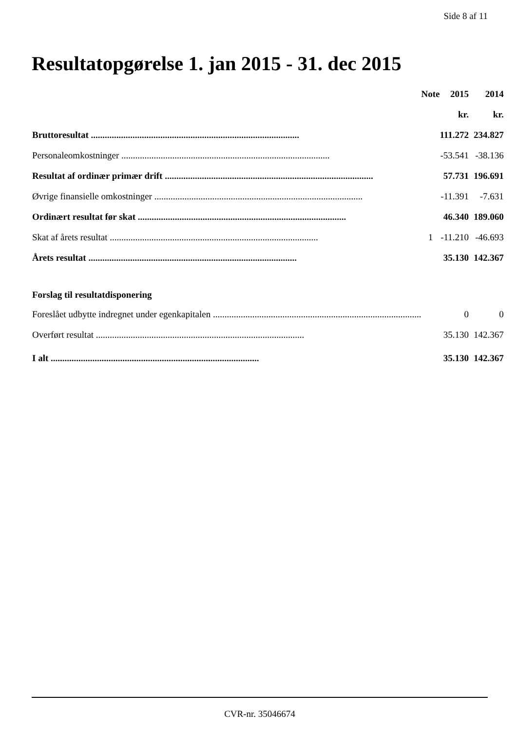Side 8 af 11
Resultatopgørelse 1. jan 2015 - 31. dec 2015
| | Note | 2015 | 2014 |
| --- | --- | --- | --- |
| | | kr. | kr. |
| Bruttoresultat .......................................................................................... | | 111.272 | 234.827 |
| Personaleomkostninger .......................................................................................... | | -53.541 | -38.136 |
| Resultat af ordinær primær drift .......................................................................................... | | 57.731 | 196.691 |
| Øvrige finansielle omkostninger .......................................................................................... | | -11.391 | -7.631 |
| Ordinært resultat før skat .......................................................................................... | | 46.340 | 189.060 |
| Skat af årets resultat .......................................................................................... | 1 | -11.210 | -46.693 |
| Årets resultat .......................................................................................... | | 35.130 | 142.367 |
| Forslag til resultatdisponering | | | |
| Foreslået udbytte indregnet under egenkapitalen .......................................................................................... | | 0 | 0 |
| Overført resultat .......................................................................................... | | 35.130 | 142.367 |
| I alt .......................................................................................... | | 35.130 | 142.367 |
CVR-nr. 35046674